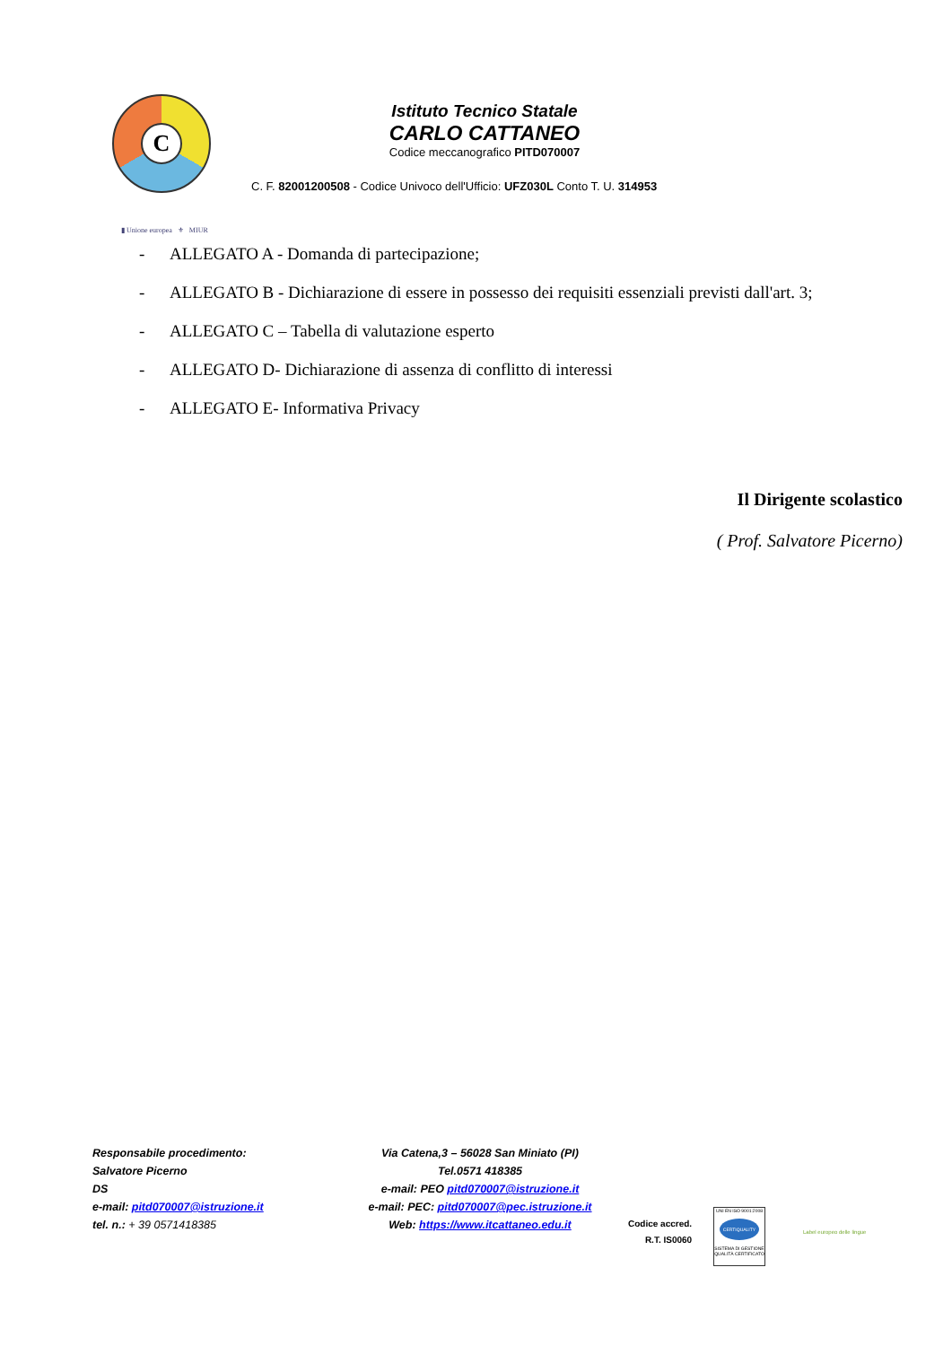C
Istituto Tecnico Statale
CARLO CATTANEO
Codice meccanografico PITD070007
C. F. 82001200508 - Codice Univoco dell'Ufficio: UFZ030L Conto T. U. 314953
▮ Unione europea ⚜ MIUR
- ALLEGATO A - Domanda di partecipazione;
- ALLEGATO B - Dichiarazione di essere in possesso dei requisiti essenziali previsti dall'art. 3;
- ALLEGATO C – Tabella di valutazione esperto
- ALLEGATO D- Dichiarazione di assenza di conflitto di interessi
- ALLEGATO E- Informativa Privacy
Il Dirigente scolastico
( Prof. Salvatore Picerno)
Responsabile procedimento:
Salvatore Picerno
DS
e-mail: pitd070007@istruzione.it
tel. n.: + 39 0571418385
Via Catena,3 – 56028 San Miniato (PI)
Tel.0571 418385
e-mail: PEO pitd070007@istruzione.it
e-mail: PEC: pitd070007@pec.istruzione.it
Web: https://www.itcattaneo.edu.it
Codice accred.
R.T. IS0060
UNI EN ISO 9001:2008
CERTIQUALITY
SISTEMA DI GESTIONE QUALITÀ CERTIFICATO
Label europeo delle lingue